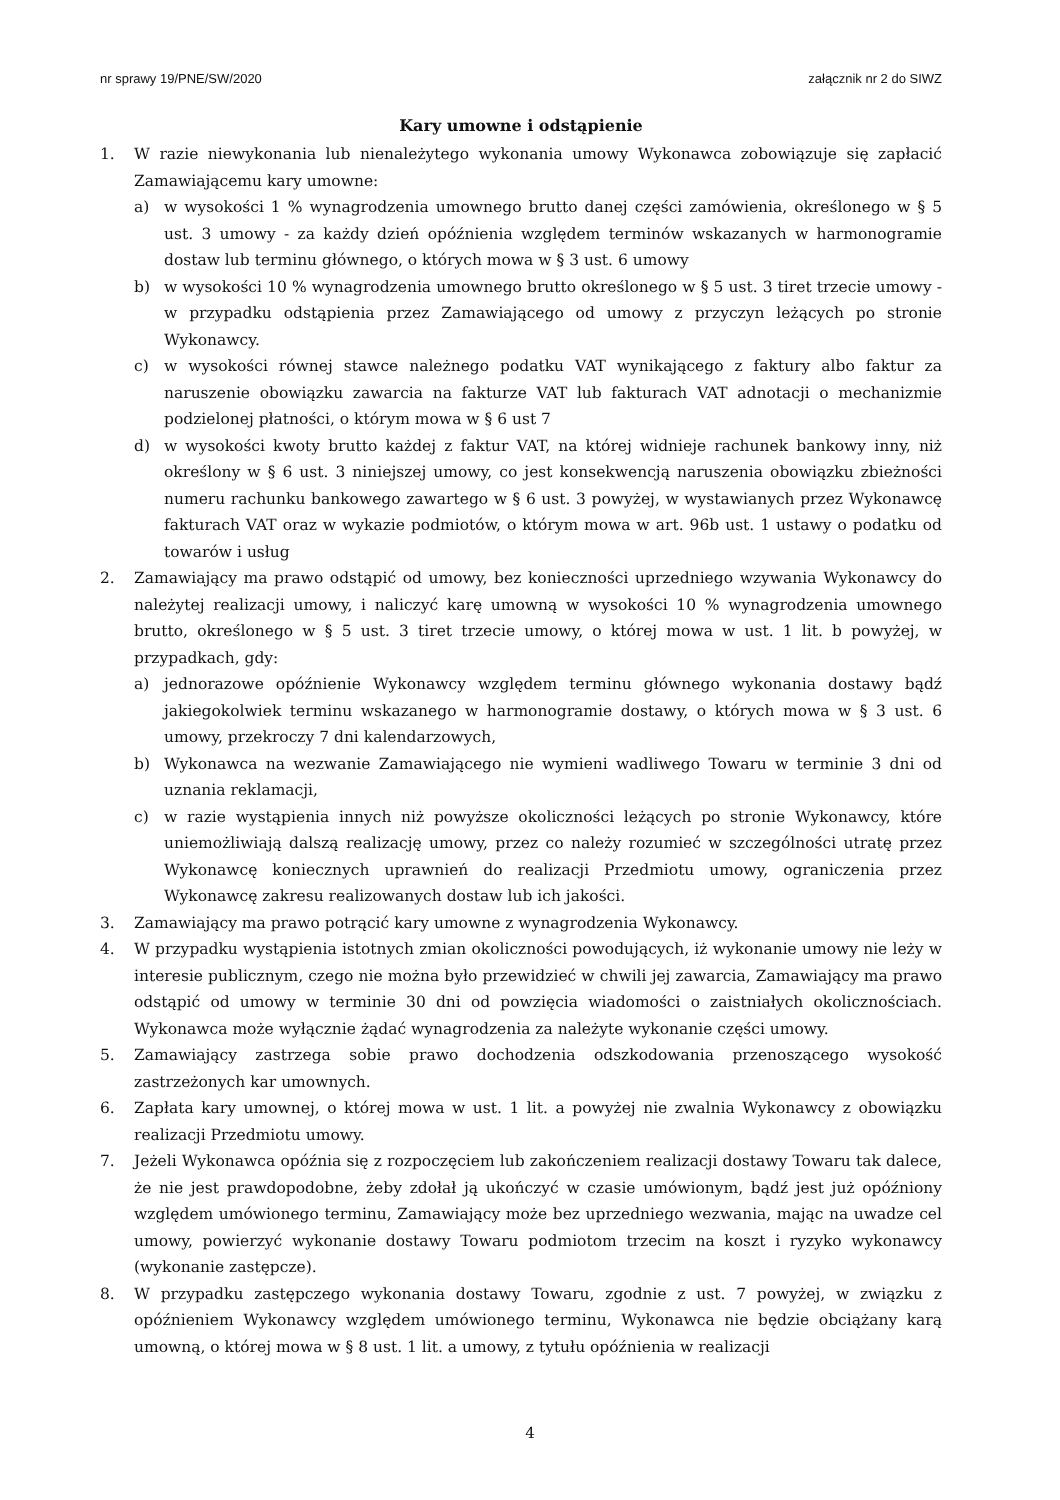nr sprawy 19/PNE/SW/2020 załącznik nr 2 do SIWZ
Kary umowne i odstąpienie
1. W razie niewykonania lub nienależytego wykonania umowy Wykonawca zobowiązuje się zapłacić Zamawiającemu kary umowne:
a) w wysokości 1 % wynagrodzenia umownego brutto danej części zamówienia, określonego w § 5 ust. 3 umowy - za każdy dzień opóźnienia względem terminów wskazanych w harmonogramie dostaw lub terminu głównego, o których mowa w § 3 ust. 6 umowy
b) w wysokości 10 % wynagrodzenia umownego brutto określonego w § 5 ust. 3 tiret trzecie umowy - w przypadku odstąpienia przez Zamawiającego od umowy z przyczyn leżących po stronie Wykonawcy.
c) w wysokości równej stawce należnego podatku VAT wynikającego z faktury albo faktur za naruszenie obowiązku zawarcia na fakturze VAT lub fakturach VAT adnotacji o mechanizmie podzielonej płatności, o którym mowa w § 6 ust 7
d) w wysokości kwoty brutto każdej z faktur VAT, na której widnieje rachunek bankowy inny, niż określony w § 6 ust. 3 niniejszej umowy, co jest konsekwencją naruszenia obowiązku zbieżności numeru rachunku bankowego zawartego w § 6 ust. 3 powyżej, w wystawianych przez Wykonawcę fakturach VAT oraz w wykazie podmiotów, o którym mowa w art. 96b ust. 1 ustawy o podatku od towarów i usług
2. Zamawiający ma prawo odstąpić od umowy, bez konieczności uprzedniego wzywania Wykonawcy do należytej realizacji umowy, i naliczyć karę umowną w wysokości 10 % wynagrodzenia umownego brutto, określonego w § 5 ust. 3 tiret trzecie umowy, o której mowa w ust. 1 lit. b powyżej, w przypadkach, gdy:
a) jednorazowe opóźnienie Wykonawcy względem terminu głównego wykonania dostawy bądź jakiegokolwiek terminu wskazanego w harmonogramie dostawy, o których mowa w § 3 ust. 6 umowy, przekroczy 7 dni kalendarzowych,
b) Wykonawca na wezwanie Zamawiającego nie wymieni wadliwego Towaru w terminie 3 dni od uznania reklamacji,
c) w razie wystąpienia innych niż powyższe okoliczności leżących po stronie Wykonawcy, które uniemożliwiają dalszą realizację umowy, przez co należy rozumieć w szczególności utratę przez Wykonawcę koniecznych uprawnień do realizacji Przedmiotu umowy, ograniczenia przez Wykonawcę zakresu realizowanych dostaw lub ich jakości.
3. Zamawiający ma prawo potrącić kary umowne z wynagrodzenia Wykonawcy.
4. W przypadku wystąpienia istotnych zmian okoliczności powodujących, iż wykonanie umowy nie leży w interesie publicznym, czego nie można było przewidzieć w chwili jej zawarcia, Zamawiający ma prawo odstąpić od umowy w terminie 30 dni od powzięcia wiadomości o zaistniałych okolicznościach. Wykonawca może wyłącznie żądać wynagrodzenia za należyte wykonanie części umowy.
5. Zamawiający zastrzega sobie prawo dochodzenia odszkodowania przenoszącego wysokość zastrzeżonych kar umownych.
6. Zapłata kary umownej, o której mowa w ust. 1 lit. a powyżej nie zwalnia Wykonawcy z obowiązku realizacji Przedmiotu umowy.
7. Jeżeli Wykonawca opóźnia się z rozpoczęciem lub zakończeniem realizacji dostawy Towaru tak dalece, że nie jest prawdopodobne, żeby zdołał ją ukończyć w czasie umówionym, bądź jest już opóźniony względem umówionego terminu, Zamawiający może bez uprzedniego wezwania, mając na uwadze cel umowy, powierzyć wykonanie dostawy Towaru podmiotom trzecim na koszt i ryzyko wykonawcy (wykonanie zastępcze).
8. W przypadku zastępczego wykonania dostawy Towaru, zgodnie z ust. 7 powyżej, w związku z opóźnieniem Wykonawcy względem umówionego terminu, Wykonawca nie będzie obciążany karą umowną, o której mowa w § 8 ust. 1 lit. a umowy, z tytułu opóźnienia w realizacji
4